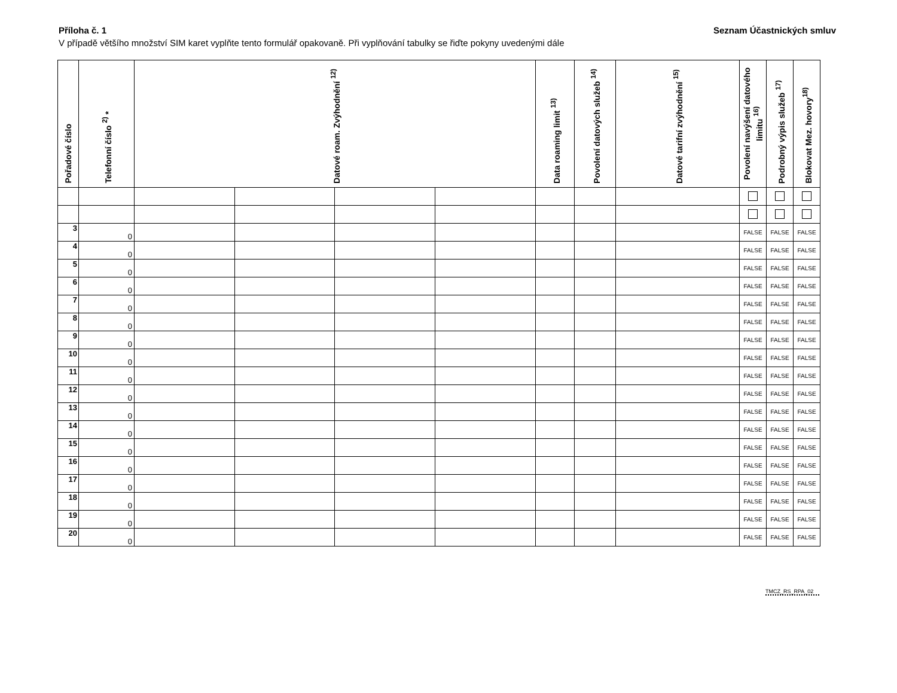Příloha č. 1 Seznam Účastnických smluv
V případě většího množství SIM karet vyplňte tento formulář opakovaně. Při vyplňování tabulky se řiďte pokyny uvedenými dále
| Pořadové číslo | Telefonní číslo <sup>2)</sup> * | Datové roam. Zvýhodnění <sup>12)</sup> | | | | Data roaming limit <sup>13)</sup> | Povolení datových služeb <sup>14)</sup> | Datové tarifní zvýhodnění <sup>15)</sup> | Povolení navýšení datového limitu <sup>16)</sup> | Podrobný výpis služeb <sup>17)</sup> | Blokovat Mez. hovory<sup>18)</sup> |
| --- | --- | --- | --- | --- | --- | --- | --- | --- | --- | --- | --- |
| 3 | 0 | | | | | | | | FALSE | FALSE | FALSE |
| 4 | 0 | | | | | | | | FALSE | FALSE | FALSE |
| 5 | 0 | | | | | | | | FALSE | FALSE | FALSE |
| 6 | 0 | | | | | | | | FALSE | FALSE | FALSE |
| 7 | 0 | | | | | | | | FALSE | FALSE | FALSE |
| 8 | 0 | | | | | | | | FALSE | FALSE | FALSE |
| 9 | 0 | | | | | | | | FALSE | FALSE | FALSE |
| 10 | 0 | | | | | | | | FALSE | FALSE | FALSE |
| 11 | 0 | | | | | | | | FALSE | FALSE | FALSE |
| 12 | 0 | | | | | | | | FALSE | FALSE | FALSE |
| 13 | 0 | | | | | | | | FALSE | FALSE | FALSE |
| 14 | 0 | | | | | | | | FALSE | FALSE | FALSE |
| 15 | 0 | | | | | | | | FALSE | FALSE | FALSE |
| 16 | 0 | | | | | | | | FALSE | FALSE | FALSE |
| 17 | 0 | | | | | | | | FALSE | FALSE | FALSE |
| 18 | 0 | | | | | | | | FALSE | FALSE | FALSE |
| 19 | 0 | | | | | | | | FALSE | FALSE | FALSE |
| 20 | 0 | | | | | | | | FALSE | FALSE | FALSE |
TMCZ_RS_RPA_02